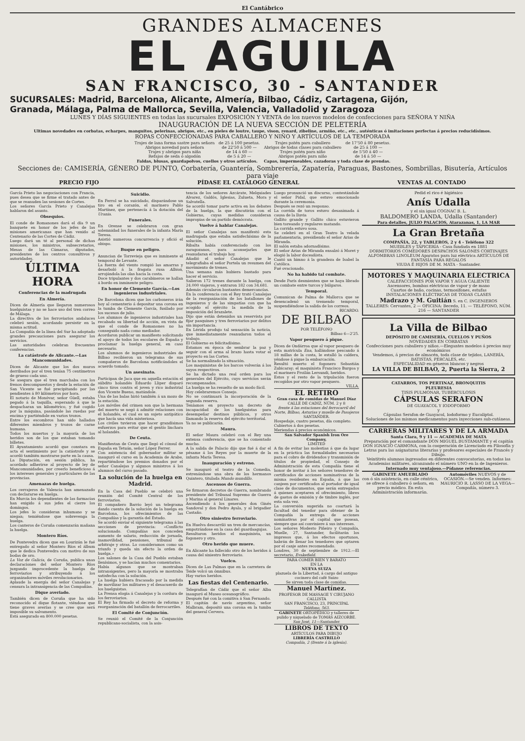El Cantábrico
GRANDES ALMACENES
EL AGUILA
SAN FRANCISCO, 30 - SANTANDER
SUCURSALES: Madrid, Barcelona, Alicante, Almería, Bilbao, Cádiz, Cartagena, Gijón,
Granada, Málaga, Palma de Mallorca, Sevilla, Valencia, Valladolid y Zaragoza
LUNES Y DÍAS SIGUIENTES en todas las sucursales EXPOSICIÓN Y VENTA de los nuevos modelos de confecciones para SEÑORA Y NIÑA
INAUGURACIÓN DE LA NUEVA SECCIÓN DE PELETERÍA
Ultimas novedades en corbatas, echarpes, manguitos, pelerinas, abrigos, etc., en pieles de loutre, taupe, vison, renard, zibeline, armiño, etc., etc., auténticas ó imitaciones perfectas á precios reducidísimos.
ROPAS CONFECCIONADAS PARA CABALLERO Y NIÑO Y ARTÍCULOS DE LA TEMPORADA
| Trajes de lana forma sastre para señora | de 25 á 100 pesetas. | Trajes patén para caballero | de 17'50 á 80 pesetas. |
| Abrigos novedad para señora | de 22'50 á 500 — | Abrigos de todas clases para caballero | de 25 á 100 — |
| Trajes y abrigos para niña | de 14 á 60 — | Trajes patén para niño | de 5'50 á 40 — |
| Refajos de seda ó algodón | de 5 á 20 — | Abrigos patén para niño | de 14 á 50 — |
| Faldas, blusas, guardapolvos, cuellos y otros artículos. | | Capas, impermeables, cazadoras y toda clase de prendas. | |
Secciones de: CAMISERÍA, GÉNERO DE PUNTO, Corbatería, Guantería, Sombrerería, Zapatería, Paraguas, Bastones, Sombrillas, Bisutería, Artículos para viaje
PRECIO FIJO PÍDASE EL CATÁLOGO GENERAL VENTAS AL CONTADO
García Prieto las negociaciones con Francia, pues desea que se firme el tratado antes de que se reanuden las sesiones de Cortes.
Los señores García Prieto y Canalejas hablaron del asunto.
Obsequios.
El conde de Romanones dará el día 9 un banquete en honor de los jefes de las misiones americanas que han venido al Centenario de las Cortes de Cádiz.
Luego dará un té al personal de dichas misiones, los ministros, subsecretarios, Mesas de las Cámaras, diputados, presidentes de los centros consultivos y autoridades.
ÚLTIMA HORA
Conferencias de la madrugada
En Almería.
Dicen de Almería que llegaron numerosos huelguistas y no se hace uso del tren correo de Málaga.
La directiva de los ferroviarios andaluces celebró sesión, acordando persistir en la misma actitud.
La Compañía de la línea del Sur ha adoptado grandes precauciones para asegurar los servicios.
Las autoridades celebran frecuentes conferencias.
La catástrofe de Alicante.—Las Mancomunidades.
Dicen de Alicante que los dos muros derribados por el tren tenían 75 centímetros de grueso cada uno.
Se asegura que el tren marchaba con los frenos descompuestos y desde la estación de San Vicente se fué precipitando por las pendientes á 80 kilómetros por hora.
El notario de Monóvar, señor Güell, estaba pegado á la taquilla, esperando á que le despacharan un kilométrico, y fué cogido por la máquina, pasándole las ruedas por encima y partiéndole en varios trozos.
Entre los escombros han sido hallados diferentes miembros y trozos de carne humana.
Todos los muertos y la mayoría de los heridos son de los que estaban tomando billetes.
El Ayuntamiento acordó que constara en acta el sentimiento por la catástrofe y se acordó también mostrarse parte en la causa.
La Diputación, en sesión pública, ha acordado adherirse al proyecto de ley de Mancomunidades, por creerlo beneficioso á los intereses generales y particulares de las provincias.
Amenazas de huelga.
Los cerrajeros de Valencia han amenazado con declararse en huelga.
En Murcia los dependientes de las farmacias han exigido á sus jefes el cierre los domingos.
Los jefes lo consideran inhumano y se niegan; temiéndose que sobrevenga la huelga.
Los canteros de Coruña comenzarán mañana la huelga.
Montero Ríos.
De Pontevedra dicen que en Lourizán le fué entregado al señor Montero Ríos el álbum que le dedica Pontevedra con motivo de sus bodas de oro.
La Voz de Galicia, de Coruña, publica unas declaraciones del señor Montero Ríos juzgando improcedente la huelga de ferroviarios y atribuyendo á los organizadores móviles revolucionarios.
Aplaude la energía del señor Canalejas y censura la intransigencia de las Compañías.
Dique averiado.
También dicen de Coruña que ha sido reconocido el dique flotante, viéndose que tiene graves averías y se cree que será imposible su salvamento.
Está asegurado en 800.000 pesetas.
Suicidio.
En Ferrol se ha suicidado, disparándose un tiro en el corazón, el marinero Pablo Martínez, que pertenecía á la dotación del Urania.
Funerales.
En Orense se celebraron con gran solemnidad los funerales de la infanta María Teresa.
Asistió numerosa concurrencia y ofició el obispo.
Buque en peligro.
Anuncian de Torrevieja que es inminente el temporal de Levante.
La fuerza del viento rompió las amarras y desarboló á la fragata rusa Albion, arrojándola las olas hacia la costa.
Doce tripulantes y dos carabineros se hallan á bordo en inminente peligro.
En honor de Clemente García.—Los ingenieros industriales.
De Barcelona dicen que los carboneros irán hoy al cementerio á depositar una corona en la tumba de Clemente García, fusilado por los sucesos de julio.
Los alumnos de ingenieros industriales han recabado su libertad de acción, en vista de que el conde de Romanones no ha conseguido nada como mediador.
Acordaron publicar un manifiesto solicitando el apoyo de todos los escolares de España y proclamar la huelga general, en caso necesario.
Los alumnos de ingenieros industriales de Bilbao recibieron un telegrama de sus compañeros de Barcelona notificándoles el acuerdo tomado.
Un asesinato.
Participan de Jaca que en aquella estación el súbdito holandés Eduardo Lliper disparó cinco tiros contra el joven y rico industrial don Vicente Bueno, matándole.
Una de las balas hirió también á un mozo de la estación.
Los móviles del crimen son que la hermana del muerto se negó á admitir relaciones con el holandés, el cual es un sujeto antipático que hacía una vida misteriosa.
Los civiles tuvieron que hacer grandísimos esfuerzos para evitar que el gentío linchara al holandés.
De Ceuta.
Manifiestan de Ceuta que llegó el cónsul de España en Tetuán, señor López Ferrer.
Con asistencia del gobernador militar se inauguró el curso en la Academia de Arabe, repartiéndose los premios donados por el señor Canalejas y algunos ministros á los alumnos del curso pasado.
La solución de la huelga en Madrid.
En la Casa del Pueblo se celebró una reunión del Comité Central de los ferroviarios.
El compañero Barrio leyó un telegrama dando cuenta de la solución de la huelga en Barcelona, los ofrecimientos de las Compañías y la garantía del Estado.
Se acordó enviar el siguiente telegrama á las secciones de provincia: «Conflicto solucionado. Compañías nos conceden aumento de salario, reducción de jornada, inamovilidad, pensiones, tribunal de arbitraje y otras. Lo consideramos como un triunfo y queda sin efecto la orden de huelga.»
Los salones de la Casa del Pueblo estaban llenísimos, y se hacían muchos comentarios.
Había algunos que se mostraban intransigentes, pero la mayoría se mostraba satisfecha con la solución.
La huelga hubiera fracasado por la medida de movilizar los militares y el desacuerdo de los huelguistas.
La Prensa elogia á Canalejas y la cordura de los ferroviarios.
El Rey ha firmado el decreto de reforma y reorganización del batallón de ferrocarriles.
El Comité de Conjunción.
Se reunió el Comité de la Conjunción republicano-socialista, con la asis-
tencia de los señores Azcárate, Melquiades Alvarez, Galdós, Iglesias, Zulueta, Mora y Salvatella.
Se acordó tomar parte activa en los debates de la huelga, la que discutirán con el Gobierno, cuyas medidas consideran impropias de un partido demócrata.
Vuelve á hablar Canalejas.
El señor Canalejas nos manifestó esta madrugada que estaba satisfechísimo de la solución.
Ribalta había conferenciado con los zaragozanos, para aconsejarles que reanudaran el trabajo hoy.
Añadió el señor Canalejas que le telegrafiaba el señor Portela un resumen del movimiento de trenes.
Una semana más hubiera bastado para hacer el servicio.
Salieron 172 trenes durante la huelga, con 24.000 viajeros, y entraron 182 con 34.681.
Además circularon bastantes demercancías.
En la conferencia con el Rey trató Canalejas de la reorganización de los batallones de ingenieros y de las simpatías con que ha acogido el ejército la medida de la imposición del brazalete.
Dijo que están detenidos un reservista por fijar pasquines y tres ferroviarios por delitos sin importancia.
En Lérida produjo tal sensación la noticia, que inmediatamente reanudaron todos el trabajo.
El Gobierno es felicitadísimo.
Estamos en época de sembrar la paz y seguir con el arma al brazo hasta votar el proyecto en las Cortes.
Se ha normalizado la situación.
Los maquinistas de los barcos volverán á los suyos respectivos.
Se ha dictado una real orden para los generales del Ejército, cuyo servicios serán recompensados.
La huelga se ha resuelto de un modo fácil.
Hoy celebraremos Consejo.
No se continuará la incorporación de la segunda reserva.
Teníamos en proyecto un decreto de incapacidad de los huelguistas para desempeñar destinos públicos, y otros llamando la reserva del ejército territorial.
Ya no se publicarán.
Maura.
El señor Maura celebró con el Rey una extensa conferencia, que se ha comentado mucho.
A la salida de Palacio dijo que fué á dar el pésame á los Reyes por la muerte de la infanta María Teresa.
Inauguración y estreno.
Se inauguró el teatro de la Comedia, estrenándose una obra de los hermanos Quintero, titulada Mundo mundillo.
Ascensos de Guerra.
Se firmaron decretos de Guerra, nombrando presidente del Tribunal Supremo de Guerra y Marina al general Linares.
Ascendiendo á los generales don Ginés Sandoval y don Pedro Ayala, y al brigadier Castaño.
Otro siniestro ferroviario.
En Huelva descarriló un tren de mercancías, empotrándose en la casa del guardaagujas.
Resultaron heridos el maquinista, un fogonero y otro.
Otro herido que muere.
En Alicante ha fallecido otro de los heridos á causa del siniestro ferroviario.
Vuelco.
Dicen de Las Palmas que en la carretera de Teide volcó un ómnibus.
Hay varios heridos.
Las fiestas del Centenario.
Telegrafían de Cádiz que el señor Alba inauguró el Museo oceanográfico.
Después fué con la comitiva á San Fernando.
El capitán de navío argentino, señor Malbram, depositó una corona en la tumba del general Cervera.
Luego pronunció un discurso, contestándole el señor Pidal, que estuvo emocionado durante la ceremonia.
Después se rezó un responso.
La corrida de toros estuvo desanimada á causa de la lluvia
Gallito grande y Gallito chico estuvieron bien toreando y regulares matando.
La corrida estuvo sosa.
Se celebró en el Gran Teatro la velada parlamentaria, presidiendo el señor Arias de Miranda.
El salón estaba adornadísimo.
El señor Arias de Miranda ensalzó á Moret y elogió la labor doceañista.
Cantó un himno á la grandeza de Isabel la Católica.
Fué ovacionado.
No ha habido tal combate.
Desde París desmienten que se haya librado un combate entre turcos y búlgaros.
Temporal.
Comunican de Palma de Mallorca que se desencadenó un tremendo temporal, suspendiéndose la salida de los correos.
RICARDO.
DE BILBAO
POR TELÉFONO
Bilbao 6—2'25.
Vapor pesquero á pique.
Dicen de Ondárroa que al vapor pesquero de esta matrícula Ena, hallándose pescando á 18 millas de la costa, le estalló la caldera, yéndose á pique la embarcación.
Resultó muerto el fogonero Sebastián Zubicaray; el maquinista Francisco Burgoa y el marinero Froilán Lersundi, heridos.
Estos y el resto de la tripulación fueron recogidos por otro vapor pesquero.
VILLA.
EL RETIRO
Gran casa de comidas de Manuel Díaz
CALLE DE CADIZ, NÚM. 2 y 8
frente á las estaciones del ferrocarril del Norte, Bilbao, Asturias y muelle de Pasajeros
SANTANDER.
Hospedaje, cuatro pesetas, día completo.
Cubiertos á dos pesetas.
Meriendas á precios económicos.
San Salvador Spanish Iron Ore Company,
LIMITED
A fin de evitar las molestias á que da lugar en la práctica las formalidades necesarias para el cobro de dividendos y transmisión de títulos de propiedad, el Consejo de Administración de esta Compañía tiene el honor de invitar á los señores tenedores de certificados de acciones nominativas de la misma residentes en España, á que las canjeen por certificados al portador de igual clase de documentos, que serán entregados á quienes aceptaren el ofrecimiento, libres de gastos de emisión y de timbre inglés, por esta sola vez.
La conversión sugerida no coartará la facultad del tenedor para obtener de la Compañía la entrega de acciones nominativas por el capital que posean, siempre que así conviniere á sus intereses.
Los señores Modesto Piñeiro y Compañía, Muelle, 27, Santander, facilitarán los impresos que, á los efectos oportunos, habrán de llenar los tenedores que optaren por el canje antes recomendado.
Londres, 30 de septiembre de 1912.—El secretario, Evakefield.
PARA COMER BIEN Y BARATO
EN LA
NUEVA SUIZA
plazuela de la Libertad, á cargo del antiguo cocinero del café Suizo
Se sirven toda clase de comidas.
Manuel Martínez.
PROFESOR DE MASSAGE Y CIRUJANO CALLISTA
SAN FRANCISCO, 23, PRINCIPAL
Teléfono, 563.
GABINETE ORTOPÉDICO y talleres de pulido y niquelado de TOMÁS AIZCORBE.
San José, 11—Santander.
LIBROS DE TEXTO
ARTÍCULOS PARA DIBUJO
LIBRERÍA CASTRILLO
Compañía, 2 (frente á la iglesia).
Pedid el rico é higiénico
Anís Udalla
y el sin igual COGNAC B. L.
BALDOMERO LANDA, Udalla (Santander)
Para detalles, JULIO PALACIOS, Atarazanas, 1, LA MAR
La Gran Bretaña
COMPAÑÍA, 22, y TABLEROS, 2 y 4 - Teléfono 322
MUEBLES y TAPICERÍA - Casa fundada en 1881
DORMITORIOS COMEDORES DESPACHOS SALONES CORTINAJES
ALFOMBRAS LINOLEUM Aparatos para luz eléctrica ARTÍCULOS DE FANTASÍA PARA REGALOS
VIUDA É HIJOS DE M. MATA - Santander.
MOTORES Y MAQUINARIA ELECTRICA
CALEFACCIONES POR VAPOR Y AGUA CALIENTE
Ascensores, bombas eléctricas de vapor y de mano
Cuartos de baño, cocinas, termosifones, estufas
INSTALACIONES ELÉCTRICAS DE TODAS CLASES
Madrazo y M. Guitián S. en C. INGENIEROS
TALLERES: Cervantes, 2 — OFICINA: Becedo, 11. — TELÉFONO, NÚM. 216 — SANTANDER
La Villa de Bilbao
DEPÓSITO DE CAMISERÍA, CUELLOS Y PUÑOS
NOVEDADES EN CORBATAS
Confecciones para caballero y niños.—Elegantes modelos á precios muy económicos
Vendemos, á precios de almacén, toda clase de tejidos, LANERÍA, BATISTAS, PERCALES, etc.
ESPECIALIDAD en géneros blancos y negros
LA VILLA DE BILBAO, 2, Puerta la Sierra, 2
CATARROS, TOS PERTINAZ, BRONQUITIS
PLEURESIA
TISIS PULMONAR, TUBERCULOSIS
CÁPSULAS SERAFON
DE GUAYACOL Y IODOFORMO
y
Cápsulas Serafon de Guayacol, Iodoformo y Eucaliptol.
Soluciones de los mismos medicamentos para inyecciones sub-cutáneas.
CARRERAS MILITARES Y DE LA ARMADA
Santa Clara, 9 y 11 — ACADEMIA DE MATA
Preparación por el comandante DON MIGUEL BUSTAMANTE y el capitán DON IGNACIO CARMONA, con la cooperación de Licenciado en Filosofía y Letras para las asignaturas literarias y profesores especiales de Francés y Dibujo.
Veintitrés alumnos ingresados en diferentes convocatorias, en todas las Academias militares, alcanzando el número UNO en la de Ingenieros.
Internado muy ventajoso.—Pídanse referencias.
GABINETE AMUEBLADO
con ó sin asistencia, en calle céntrica, se ofrece á caballero ó señora, en precio módico. En esta Administración informarán.
Automóviles NUEVOS y de OCASIÓN.—Se venden. Informes: MAURICIO R. LASSO DE LA VEGA—Compañía, número 3.